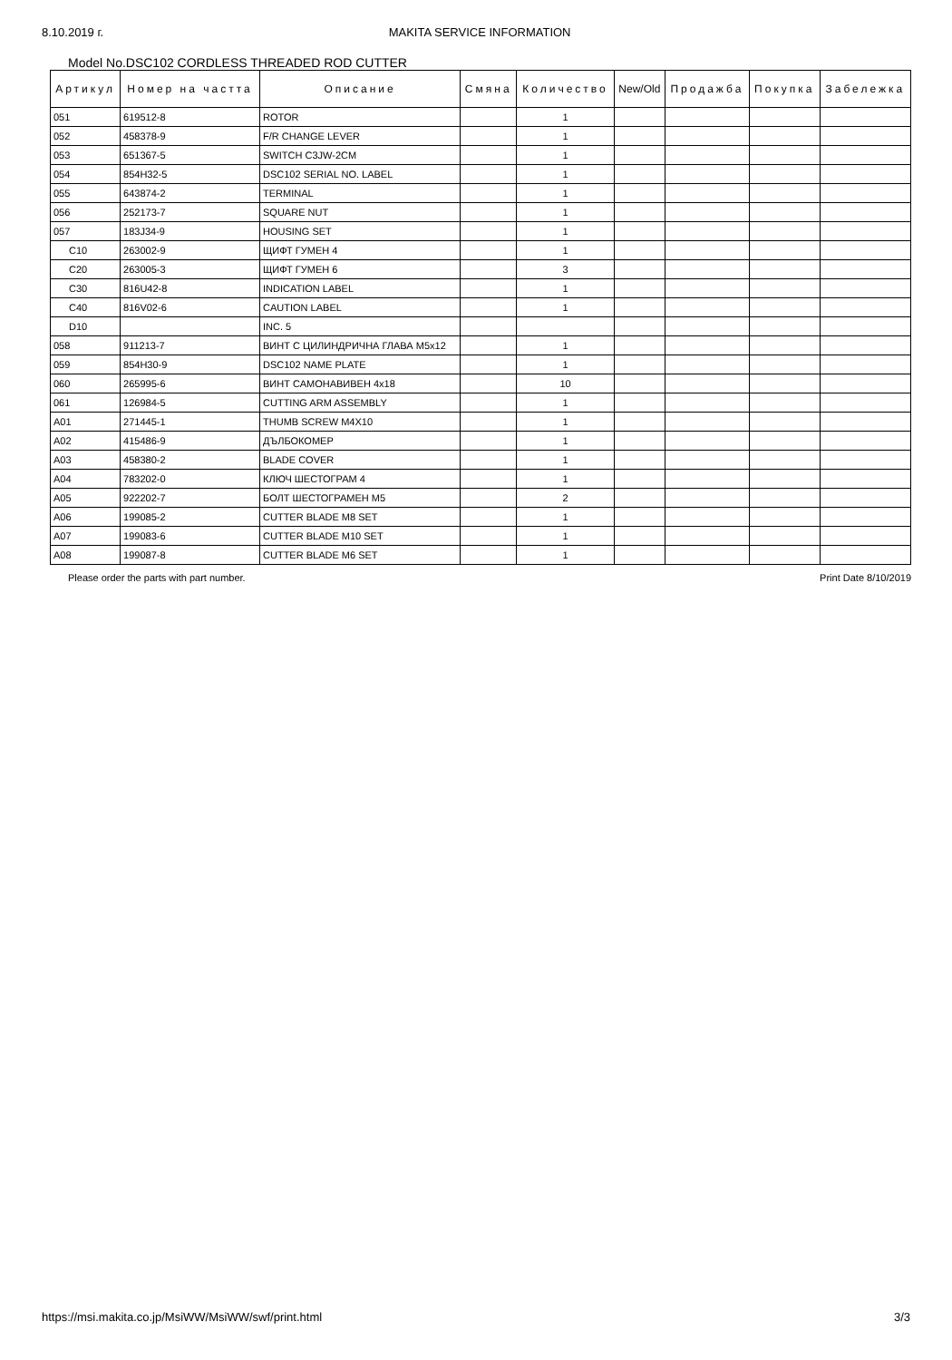8.10.2019 г. MAKITA SERVICE INFORMATION
Model No.DSC102 CORDLESS THREADED ROD CUTTER
| Артикул | Номер на частта | Описание | Смяна | Количество | New/Old | Продажба | Покупка | Забележка |
| --- | --- | --- | --- | --- | --- | --- | --- | --- |
| 051 | 619512-8 | ROTOR | | 1 | | | | |
| 052 | 458378-9 | F/R CHANGE LEVER | | 1 | | | | |
| 053 | 651367-5 | SWITCH C3JW-2CM | | 1 | | | | |
| 054 | 854H32-5 | DSC102 SERIAL NO. LABEL | | 1 | | | | |
| 055 | 643874-2 | TERMINAL | | 1 | | | | |
| 056 | 252173-7 | SQUARE NUT | | 1 | | | | |
| 057 | 183J34-9 | HOUSING SET | | 1 | | | | |
| C10 | 263002-9 | ЩИФТ ГУМЕН 4 | | 1 | | | | |
| C20 | 263005-3 | ЩИФТ ГУМЕН 6 | | 3 | | | | |
| C30 | 816U42-8 | INDICATION LABEL | | 1 | | | | |
| C40 | 816V02-6 | CAUTION LABEL | | 1 | | | | |
| D10 | | INC. 5 | | | | | | |
| 058 | 911213-7 | ВИНТ С ЦИЛИНДРИЧНА ГЛАВА M5x12 | | 1 | | | | |
| 059 | 854H30-9 | DSC102 NAME PLATE | | 1 | | | | |
| 060 | 265995-6 | ВИНТ САМОНАВИВЕН 4x18 | | 10 | | | | |
| 061 | 126984-5 | CUTTING ARM ASSEMBLY | | 1 | | | | |
| A01 | 271445-1 | THUMB SCREW M4X10 | | 1 | | | | |
| A02 | 415486-9 | ДЪЛБОКОМЕР | | 1 | | | | |
| A03 | 458380-2 | BLADE COVER | | 1 | | | | |
| A04 | 783202-0 | КЛЮЧ ШЕСТОГРАМ 4 | | 1 | | | | |
| A05 | 922202-7 | БОЛТ ШЕСТОГРАМЕН M5 | | 2 | | | | |
| A06 | 199085-2 | CUTTER BLADE M8 SET | | 1 | | | | |
| A07 | 199083-6 | CUTTER BLADE M10 SET | | 1 | | | | |
| A08 | 199087-8 | CUTTER BLADE M6 SET | | 1 | | | | |
Please order the parts with part number. Print Date 8/10/2019
https://msi.makita.co.jp/MsiWW/MsiWW/swf/print.html 3/3